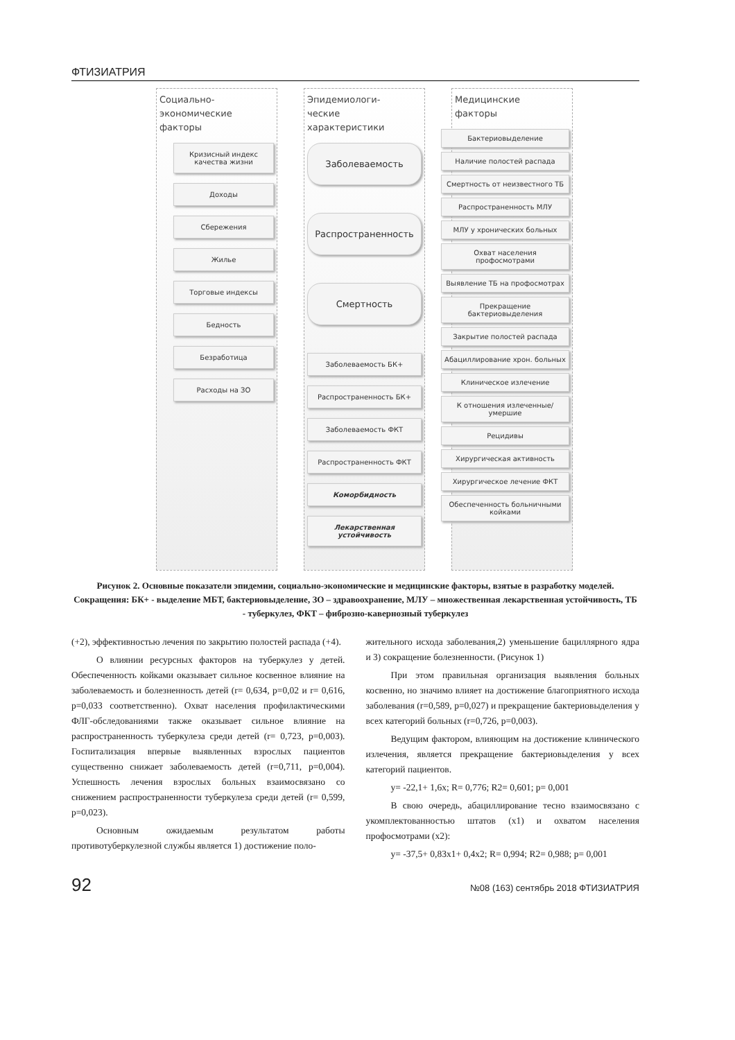ФТИЗИАТРИЯ
Социально-
экономические
факторы
Кризисный индекс качества жизни
Доходы
Сбережения
Жилье
Торговые индексы
Бедность
Безработица
Расходы на ЗО
Эпидемиологи-
ческие
характеристики
Заболеваемость
Распространенность
Смертность
Заболеваемость БК+
Распространенность БК+
Заболеваемость ФКТ
Распространенность ФКТ
Коморбидность
Лекарственная устойчивость
Медицинские
факторы
Бактериовыделение
Наличие полостей распада
Смертность от неизвестного ТБ
Распространенность МЛУ
МЛУ у хронических больных
Охват населения профосмотрами
Выявление ТБ на профосмотрах
Прекращение бактериовыделения
Закрытие полостей распада
Абациллирование хрон. больных
Клиническое излечение
К отношения излеченные/умершие
Рецидивы
Хирургическая активность
Хирургическое лечение ФКТ
Обеспеченность больничными койками
Рисунок 2. Основные показатели эпидемии, социально-экономические и медицинские факторы, взятые в разработку моделей. Сокращения: БК+ - выделение МБТ, бактериовыделение, ЗО – здравоохранение, МЛУ – множественная лекарственная устойчивость, ТБ - туберкулез, ФКТ – фиброзно-кавернозный туберкулез
(+2), эффективностью лечения по закрытию полостей распада (+4).
О влиянии ресурсных факторов на туберкулез у детей. Обеспеченность койками оказывает сильное косвенное влияние на заболеваемость и болезненность детей (r= 0,634, p=0,02 и r= 0,616, p=0,033 соответственно). Охват населения профилактическими ФЛГ-обследованиями также оказывает сильное влияние на распространенность туберкулеза среди детей (r= 0,723, p=0,003). Госпитализация впервые выявленных взрослых пациентов существенно снижает заболеваемость детей (r=0,711, p=0,004). Успешность лечения взрослых больных взаимосвязано со снижением распространенности туберкулеза среди детей (r= 0,599, p=0,023).
Основным ожидаемым результатом работы противотуберкулезной службы является 1) достижение поло-
жительного исхода заболевания,2) уменьшение бациллярного ядра и 3) сокращение болезненности. (Рисунок 1)
При этом правильная организация выявления больных косвенно, но значимо влияет на достижение благоприятного исхода заболевания (r=0,589, p=0,027) и прекращение бактериовыделения у всех категорий больных (r=0,726, p=0,003).
Ведущим фактором, влияющим на достижение клинического излечения, является прекращение бактериовыделения у всех категорий пациентов.
y= -22,1+ 1,6x; R= 0,776; R2= 0,601; p= 0,001
В свою очередь, абациллирование тесно взаимосвязано с укомплектованностью штатов (x1) и охватом населения профосмотрами (x2):
y= -37,5+ 0,83x1+ 0,4x2; R= 0,994; R2= 0,988; p= 0,001
92 №08 (163) сентябрь 2018 ФТИЗИАТРИЯ